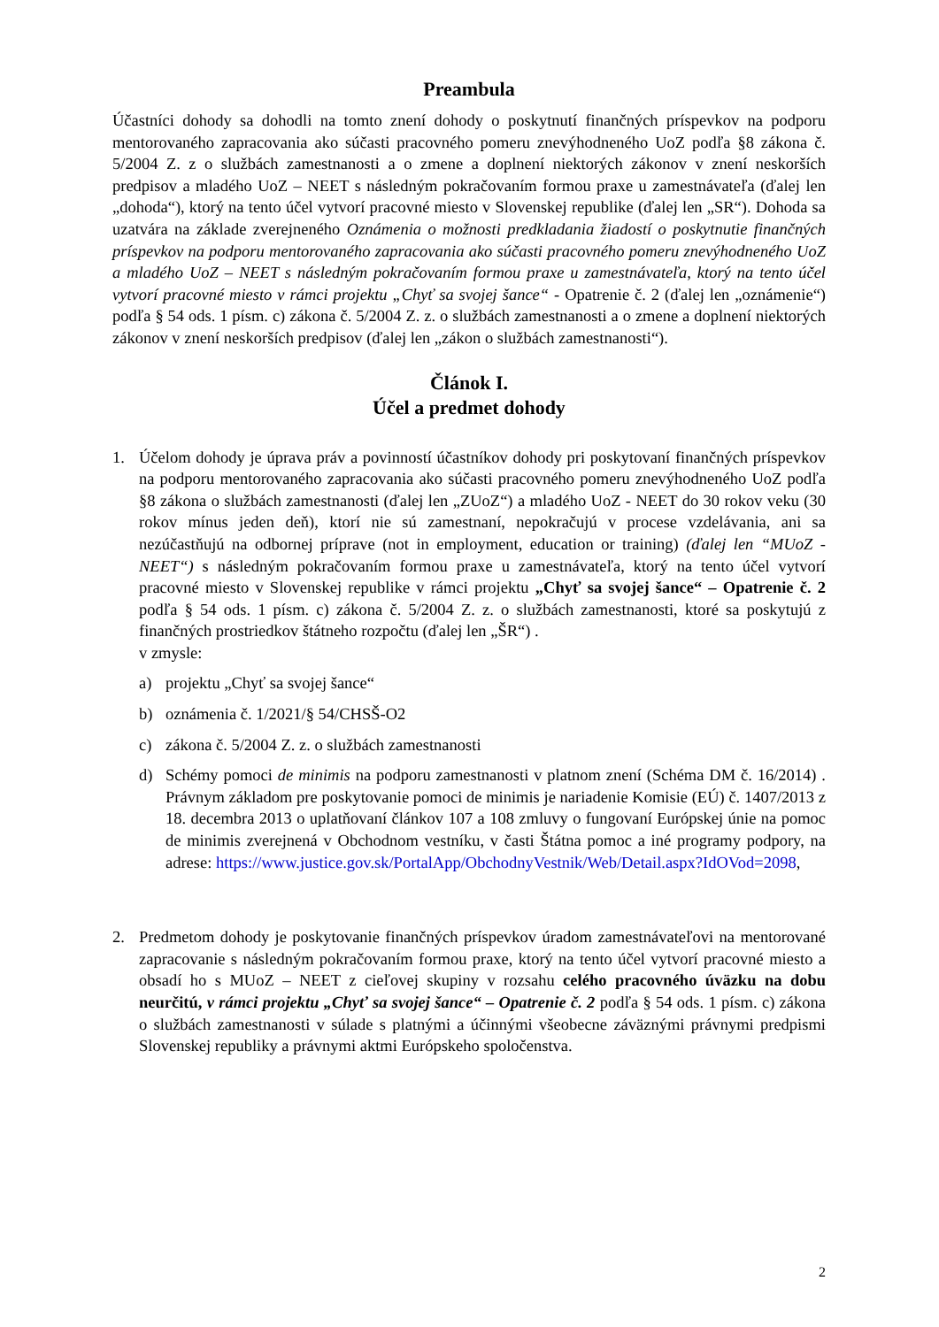Preambula
Účastníci dohody sa dohodli na tomto znení dohody o poskytnutí finančných príspevkov na podporu mentorovaného zapracovania ako súčasti pracovného pomeru znevýhodneného UoZ podľa §8 zákona č. 5/2004 Z. z o službách zamestnanosti a o zmene a doplnení niektorých zákonov v znení neskorších predpisov a mladého UoZ – NEET s následným pokračovaním formou praxe u zamestnávateľa (ďalej len „dohoda“), ktorý na tento účel vytvorí pracovné miesto v Slovenskej republike (ďalej len „SR“). Dohoda sa uzatvára na základe zverejneného Oznámenia o možnosti predkladania žiadostí o poskytnutie finančných príspevkov na podporu mentorovaného zapracovania ako súčasti pracovného pomeru znevýhodneného UoZ a mladého UoZ – NEET s následným pokračovaním formou praxe u zamestnávateľa, ktorý na tento účel vytvorí pracovné miesto v rámci projektu „Chyť sa svojej šance“ - Opatrenie č. 2 (ďalej len „oznámenie“) podľa § 54 ods. 1 písm. c) zákona č. 5/2004 Z. z. o službách zamestnanosti a o zmene a doplnení niektorých zákonov v znení neskorších predpisov (ďalej len „zákon o službách zamestnanosti“).
Článok I.
Účel a predmet dohody
1. Účelom dohody je úprava práv a povinností účastníkov dohody pri poskytovaní finančných príspevkov na podporu mentorovaného zapracovania ako súčasti pracovného pomeru znevýhodneného UoZ podľa §8 zákona o službách zamestnanosti (ďalej len „ZUoZ“) a mladého UoZ - NEET do 30 rokov veku (30 rokov mínus jeden deň), ktorí nie sú zamestnaní, nepokračujú v procese vzdelávania, ani sa nezúčastňujú na odbornej príprave (not in employment, education or training) (ďalej len “MUoZ - NEET“) s následným pokračovaním formou praxe u zamestnávateľa, ktorý na tento účel vytvorí pracovné miesto v Slovenskej republike v rámci projektu „Chyť sa svojej šance“ – Opatrenie č. 2 podľa § 54 ods. 1 písm. c) zákona č. 5/2004 Z. z. o službách zamestnanosti, ktoré sa poskytujú z finančných prostriedkov štátneho rozpočtu (ďalej len „ŠR“) .
v zmysle:
a) projektu „Chyť sa svojej šance“
b) oznámenia č. 1/2021/§ 54/CHSŠ-O2
c) zákona č. 5/2004 Z. z. o službách zamestnanosti
d) Schémy pomoci de minimis na podporu zamestnanosti v platnom znení (Schéma DM č. 16/2014) . Právnym základom pre poskytovanie pomoci de minimis je nariadenie Komisie (EÚ) č. 1407/2013 z 18. decembra 2013 o uplatňovaní článkov 107 a 108 zmluvy o fungovaní Európskej únie na pomoc de minimis zverejnená v Obchodnom vestníku, v časti Štátna pomoc a iné programy podpory, na adrese: https://www.justice.gov.sk/PortalApp/ObchodnyVestnik/Web/Detail.aspx?IdOVod=2098,
2. Predmetom dohody je poskytovanie finančných príspevkov úradom zamestnávateľovi na mentorované zapracovanie s následným pokračovaním formou praxe, ktorý na tento účel vytvorí pracovné miesto a obsadí ho s MUoZ – NEET z cieľovej skupiny v rozsahu celého pracovného úväzku na dobu neurčitú, v rámci projektu „Chyť sa svojej šance“ – Opatrenie č. 2 podľa § 54 ods. 1 písm. c) zákona o službách zamestnanosti v súlade s platnými a účinnými všeobecne záväznými právnymi predpismi Slovenskej republiky a právnymi aktmi Európskeho spoločenstva.
2